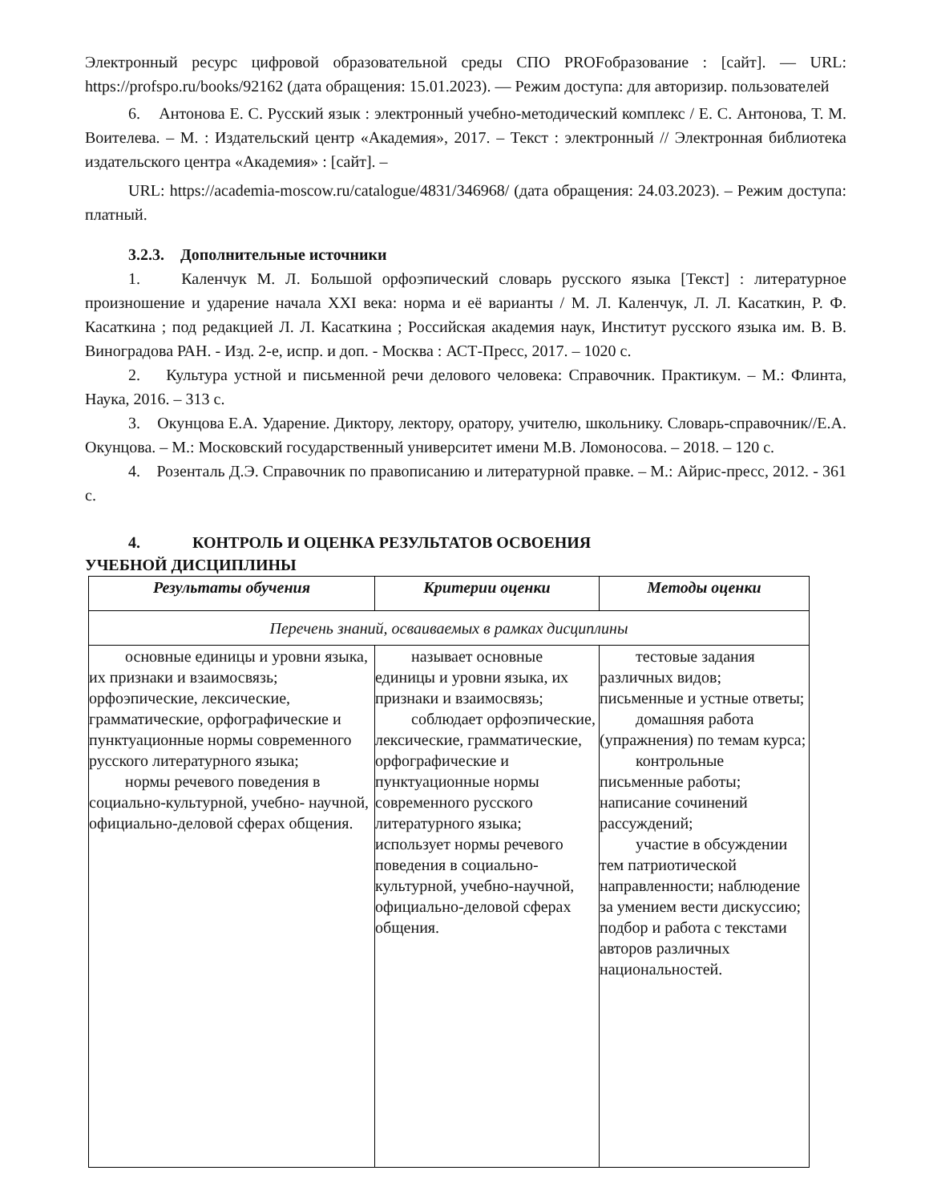Электронный ресурс цифровой образовательной среды СПО PROFобразование : [сайт]. — URL: https://profspo.ru/books/92162 (дата обращения: 15.01.2023). — Режим доступа: для авторизир. пользователей
6. Антонова Е. С. Русский язык : электронный учебно-методический комплекс / Е. С. Антонова, Т. М. Воителева. – М. : Издательский центр «Академия», 2017. – Текст : электронный // Электронная библиотека издательского центра «Академия» : [сайт]. –
URL: https://academia-moscow.ru/catalogue/4831/346968/ (дата обращения: 24.03.2023). – Режим доступа: платный.
3.2.3. Дополнительные источники
1. Каленчук М. Л. Большой орфоэпический словарь русского языка [Текст] : литературное произношение и ударение начала XXI века: норма и её варианты / М. Л. Каленчук, Л. Л. Касаткин, Р. Ф. Касаткина ; под редакцией Л. Л. Касаткина ; Российская академия наук, Институт русского языка им. В. В. Виноградова РАН. - Изд. 2-е, испр. и доп. - Москва : АСТ-Пресс, 2017. – 1020 с.
2. Культура устной и письменной речи делового человека: Справочник. Практикум. – М.: Флинта, Наука, 2016. – 313 с.
3. Окунцова Е.А. Ударение. Диктору, лектору, оратору, учителю, школьнику. Словарь-справочник//Е.А. Окунцова. – М.: Московский государственный университет имени М.В. Ломоносова. – 2018. – 120 с.
4. Розенталь Д.Э. Справочник по правописанию и литературной правке. – М.: Айрис-пресс, 2012. - 361 с.
4. КОНТРОЛЬ И ОЦЕНКА РЕЗУЛЬТАТОВ ОСВОЕНИЯ
УЧЕБНОЙ ДИСЦИПЛИНЫ
| Результаты обучения | Критерии оценки | Методы оценки |
| --- | --- | --- |
| Перечень знаний, осваиваемых в рамках дисциплины | | |
| основные единицы и уровни языка, их признаки и взаимосвязь; орфоэпические, лексические, грамматические, орфографические и пунктуационные нормы современного русского литературного языка; нормы речевого поведения в социально-культурной, учебно- научной, официально-деловой сферах общения. | называет основные единицы и уровни языка, их признаки и взаимосвязь; соблюдает орфоэпические, лексические, грамматические, орфографические и пунктуационные нормы современного русского литературного языка; использует нормы речевого поведения в социально-культурной, учебно-научной, официально-деловой сферах общения. | тестовые задания различных видов; письменные и устные ответы; домашняя работа (упражнения) по темам курса; контрольные письменные работы; написание сочинений рассуждений; участие в обсуждении тем патриотической направленности; наблюдение за умением вести дискуссию; подбор и работа с текстами авторов различных национальностей. |